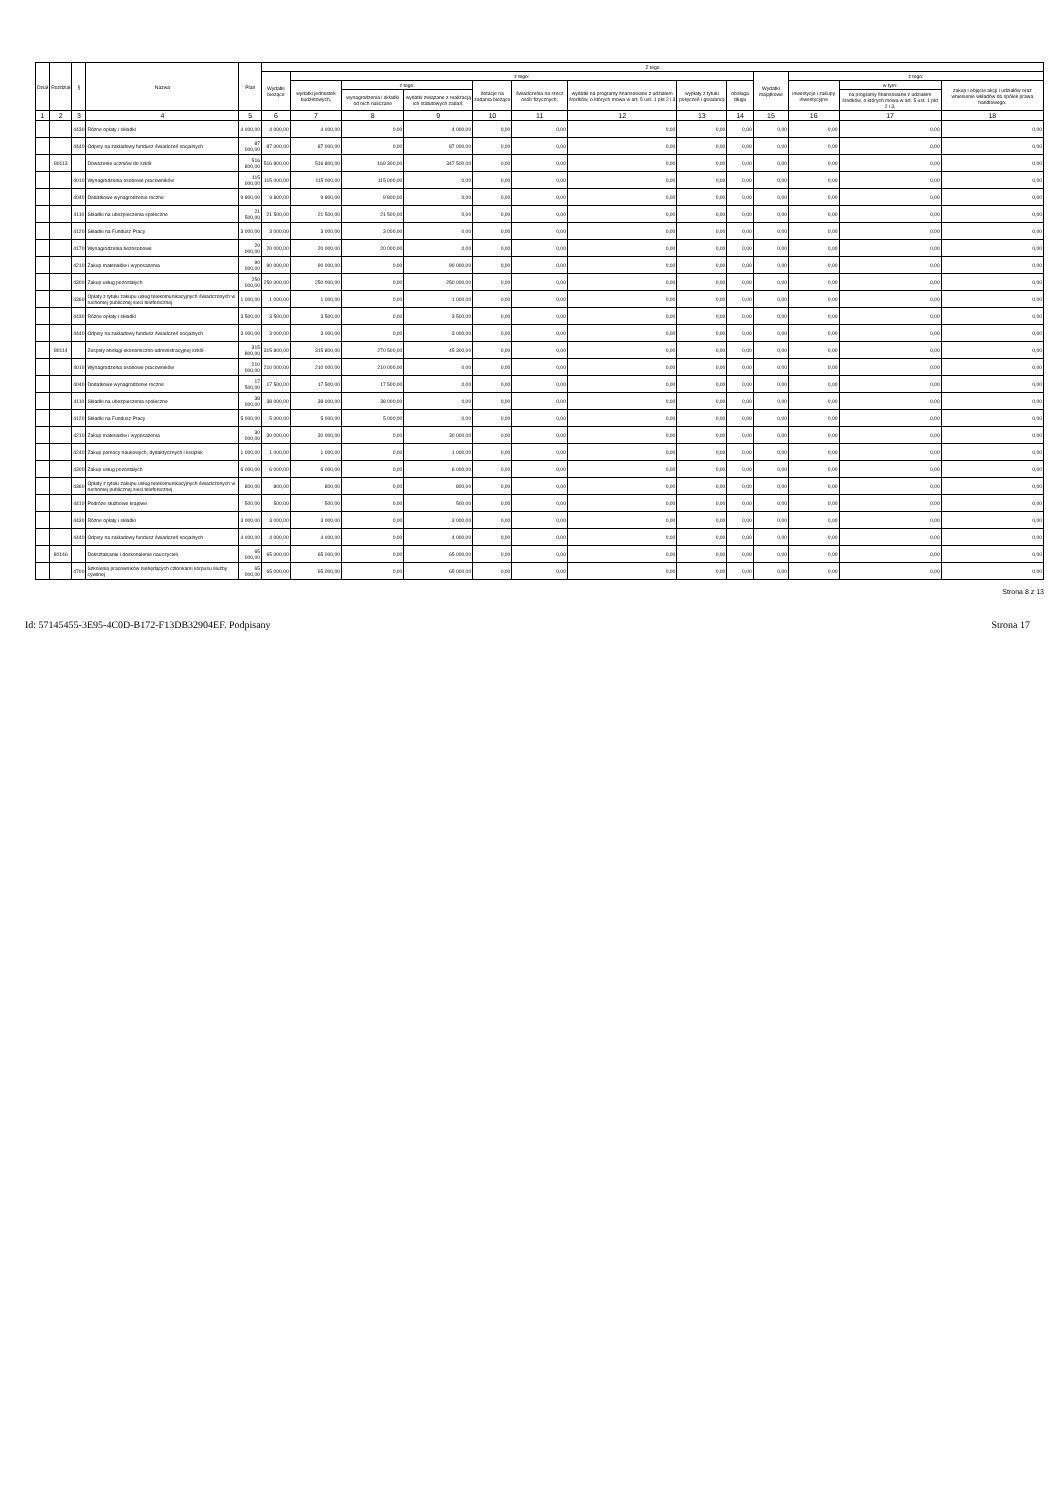| Dział | Rozdział | § | Nazwa | Plan | Z tego | | | | | | | | | | | | |
| --- | --- | --- | --- | --- | --- | --- | --- | --- | --- | --- | --- | --- | --- | --- | --- | --- | --- |
| | | | | | Wydatki bieżące | z tego: | | | | | | | | Wydatki majątkowe | z tego: | | |
| | | | | | | wydatki jednostek budżetowych, | z tego: | | dotacje na zadania bieżące | świadczenia na rzecz osób fizycznych; | wydatki na programy finansowane z udziałem środków, o których mowa w art. 5 ust. 1 pkt 2 i 3 | wypłaty z tytułu poręczeń i gwarancji | obsługa długu | | inwestycje i zakupy inwestycyjne | w tym: | zakup i objęcie akcji i udziałów oraz wniesienie wkładów do spółek prawa handlowego. |
| | | | | | | | wynagrodzenia i składki od nich naliczane | wydatki związane z realizacją ich statutowych zadań; | | | | | | | | na programy finansowane z udziałem środków, o których mowa w art. 5 ust. 1 pkt 2 i 3, | |
| 1 | 2 | 3 | 4 | 5 | 6 | 7 | 8 | 9 | 10 | 11 | 12 | 13 | 14 | 15 | 16 | 17 | 18 |
| | | 4430 | Różne opłaty i składki | 4 000,00 | 4 000,00 | 4 000,00 | 0,00 | 4 000,00 | 0,00 | 0,00 | 0,00 | 0,00 | 0,00 | 0,00 | 0,00 | 0,00 | 0,00 |
| | | 4440 | Odpisy na zakładowy fundusz świadczeń socjalnych | 87 000,00 | 87 000,00 | 87 000,00 | 0,00 | 87 000,00 | 0,00 | 0,00 | 0,00 | 0,00 | 0,00 | 0,00 | 0,00 | 0,00 | 0,00 |
| | 80113 | | Dowożenie uczniów do szkół | 516 800,00 | 516 800,00 | 516 800,00 | 169 300,00 | 347 500,00 | 0,00 | 0,00 | 0,00 | 0,00 | 0,00 | 0,00 | 0,00 | 0,00 | 0,00 |
| | | 4010 | Wynagrodzenia osobowe pracowników | 115 000,00 | 115 000,00 | 115 000,00 | 115 000,00 | 0,00 | 0,00 | 0,00 | 0,00 | 0,00 | 0,00 | 0,00 | 0,00 | 0,00 | 0,00 |
| | | 4040 | Dodatkowe wynagrodzenie roczne | 9 800,00 | 9 800,00 | 9 800,00 | 9 800,00 | 0,00 | 0,00 | 0,00 | 0,00 | 0,00 | 0,00 | 0,00 | 0,00 | 0,00 | 0,00 |
| | | 4110 | Składki na ubezpieczenia społeczne | 21 500,00 | 21 500,00 | 21 500,00 | 21 500,00 | 0,00 | 0,00 | 0,00 | 0,00 | 0,00 | 0,00 | 0,00 | 0,00 | 0,00 | 0,00 |
| | | 4120 | Składki na Fundusz Pracy | 3 000,00 | 3 000,00 | 3 000,00 | 3 000,00 | 0,00 | 0,00 | 0,00 | 0,00 | 0,00 | 0,00 | 0,00 | 0,00 | 0,00 | 0,00 |
| | | 4170 | Wynagrodzenia bezosobowe | 20 000,00 | 20 000,00 | 20 000,00 | 20 000,00 | 0,00 | 0,00 | 0,00 | 0,00 | 0,00 | 0,00 | 0,00 | 0,00 | 0,00 | 0,00 |
| | | 4210 | Zakup materiałów i wyposażenia | 90 000,00 | 90 000,00 | 90 000,00 | 0,00 | 90 000,00 | 0,00 | 0,00 | 0,00 | 0,00 | 0,00 | 0,00 | 0,00 | 0,00 | 0,00 |
| | | 4300 | Zakup usług pozostałych | 250 000,00 | 250 000,00 | 250 000,00 | 0,00 | 250 000,00 | 0,00 | 0,00 | 0,00 | 0,00 | 0,00 | 0,00 | 0,00 | 0,00 | 0,00 |
| | | 4360 | Opłaty z tytułu zakupu usług telekomunikacyjnych świadczonych w ruchomej publicznej sieci telefonicznej | 1 000,00 | 1 000,00 | 1 000,00 | 0,00 | 1 000,00 | 0,00 | 0,00 | 0,00 | 0,00 | 0,00 | 0,00 | 0,00 | 0,00 | 0,00 |
| | | 4430 | Różne opłaty i składki | 3 500,00 | 3 500,00 | 3 500,00 | 0,00 | 3 500,00 | 0,00 | 0,00 | 0,00 | 0,00 | 0,00 | 0,00 | 0,00 | 0,00 | 0,00 |
| | | 4440 | Odpisy na zakładowy fundusz świadczeń socjalnych | 3 000,00 | 3 000,00 | 3 000,00 | 0,00 | 3 000,00 | 0,00 | 0,00 | 0,00 | 0,00 | 0,00 | 0,00 | 0,00 | 0,00 | 0,00 |
| | 80114 | | Zespoły obsługi ekonomiczno-administracyjnej szkół | 315 800,00 | 315 800,00 | 315 800,00 | 270 500,00 | 45 300,00 | 0,00 | 0,00 | 0,00 | 0,00 | 0,00 | 0,00 | 0,00 | 0,00 | 0,00 |
| | | 4010 | Wynagrodzenia osobowe pracowników | 210 000,00 | 210 000,00 | 210 000,00 | 210 000,00 | 0,00 | 0,00 | 0,00 | 0,00 | 0,00 | 0,00 | 0,00 | 0,00 | 0,00 | 0,00 |
| | | 4040 | Dodatkowe wynagrodzenie roczne | 17 500,00 | 17 500,00 | 17 500,00 | 17 500,00 | 0,00 | 0,00 | 0,00 | 0,00 | 0,00 | 0,00 | 0,00 | 0,00 | 0,00 | 0,00 |
| | | 4110 | Składki na ubezpieczenia społeczne | 38 000,00 | 38 000,00 | 38 000,00 | 38 000,00 | 0,00 | 0,00 | 0,00 | 0,00 | 0,00 | 0,00 | 0,00 | 0,00 | 0,00 | 0,00 |
| | | 4120 | Składki na Fundusz Pracy | 5 000,00 | 5 000,00 | 5 000,00 | 5 000,00 | 0,00 | 0,00 | 0,00 | 0,00 | 0,00 | 0,00 | 0,00 | 0,00 | 0,00 | 0,00 |
| | | 4210 | Zakup materiałów i wyposażenia | 30 000,00 | 30 000,00 | 30 000,00 | 0,00 | 30 000,00 | 0,00 | 0,00 | 0,00 | 0,00 | 0,00 | 0,00 | 0,00 | 0,00 | 0,00 |
| | | 4240 | Zakup pomocy naukowych, dydaktycznych i książek | 1 000,00 | 1 000,00 | 1 000,00 | 0,00 | 1 000,00 | 0,00 | 0,00 | 0,00 | 0,00 | 0,00 | 0,00 | 0,00 | 0,00 | 0,00 |
| | | 4300 | Zakup usług pozostałych | 6 000,00 | 6 000,00 | 6 000,00 | 0,00 | 6 000,00 | 0,00 | 0,00 | 0,00 | 0,00 | 0,00 | 0,00 | 0,00 | 0,00 | 0,00 |
| | | 4360 | Opłaty z tytułu zakupu usług telekomunikacyjnych świadczonych w ruchomej publicznej sieci telefonicznej | 800,00 | 800,00 | 800,00 | 0,00 | 800,00 | 0,00 | 0,00 | 0,00 | 0,00 | 0,00 | 0,00 | 0,00 | 0,00 | 0,00 |
| | | 4410 | Podróże służbowe krajowe | 500,00 | 500,00 | 500,00 | 0,00 | 500,00 | 0,00 | 0,00 | 0,00 | 0,00 | 0,00 | 0,00 | 0,00 | 0,00 | 0,00 |
| | | 4430 | Różne opłaty i składki | 3 000,00 | 3 000,00 | 3 000,00 | 0,00 | 3 000,00 | 0,00 | 0,00 | 0,00 | 0,00 | 0,00 | 0,00 | 0,00 | 0,00 | 0,00 |
| | | 4440 | Odpisy na zakładowy fundusz świadczeń socjalnych | 4 000,00 | 4 000,00 | 4 000,00 | 0,00 | 4 000,00 | 0,00 | 0,00 | 0,00 | 0,00 | 0,00 | 0,00 | 0,00 | 0,00 | 0,00 |
| | 80146 | | Dokształcanie i doskonalenie nauczycieli | 65 000,00 | 65 000,00 | 65 000,00 | 0,00 | 65 000,00 | 0,00 | 0,00 | 0,00 | 0,00 | 0,00 | 0,00 | 0,00 | 0,00 | 0,00 |
| | | 4700 | Szkolenia pracowników niebędących członkami korpusu służby cywilnej | 65 000,00 | 65 000,00 | 65 000,00 | 0,00 | 65 000,00 | 0,00 | 0,00 | 0,00 | 0,00 | 0,00 | 0,00 | 0,00 | 0,00 | 0,00 |
Strona 8 z 13
Id: 57145455-3E95-4C0D-B172-F13DB32904EF. Podpisany Strona 17